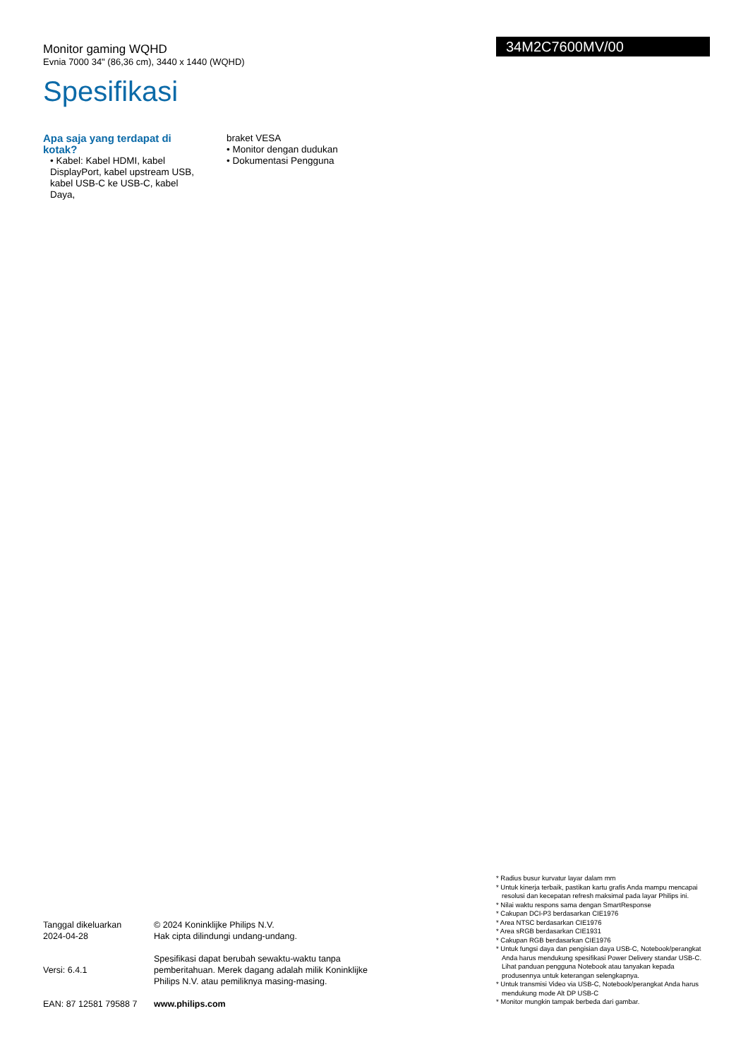Monitor gaming WQHD
Evnia 7000 34" (86,36 cm), 3440 x 1440 (WQHD)
Spesifikasi
34M2C7600MV/00
Apa saja yang terdapat di kotak?
• Kabel: Kabel HDMI, kabel DisplayPort, kabel upstream USB, kabel USB-C ke USB-C, kabel Daya,
braket VESA
• Monitor dengan dudukan
• Dokumentasi Pengguna
Tanggal dikeluarkan
2024-04-28
© 2024 Koninklijke Philips N.V.
Hak cipta dilindungi undang-undang.
Versi: 6.4.1
Spesifikasi dapat berubah sewaktu-waktu tanpa pemberitahuan. Merek dagang adalah milik Koninklijke Philips N.V. atau pemiliknya masing-masing.
EAN: 87 12581 79588 7
www.philips.com
* Radius busur kurvatur layar dalam mm
* Untuk kinerja terbaik, pastikan kartu grafis Anda mampu mencapai resolusi dan kecepatan refresh maksimal pada layar Philips ini.
* Nilai waktu respons sama dengan SmartResponse
* Cakupan DCI-P3 berdasarkan CIE1976
* Area NTSC berdasarkan CIE1976
* Area sRGB berdasarkan CIE1931
* Cakupan RGB berdasarkan CIE1976
* Untuk fungsi daya dan pengisian daya USB-C, Notebook/perangkat Anda harus mendukung spesifikasi Power Delivery standar USB-C. Lihat panduan pengguna Notebook atau tanyakan kepada produsennya untuk keterangan selengkapnya.
* Untuk transmisi Video via USB-C, Notebook/perangkat Anda harus mendukung mode Alt DP USB-C
* Monitor mungkin tampak berbeda dari gambar.